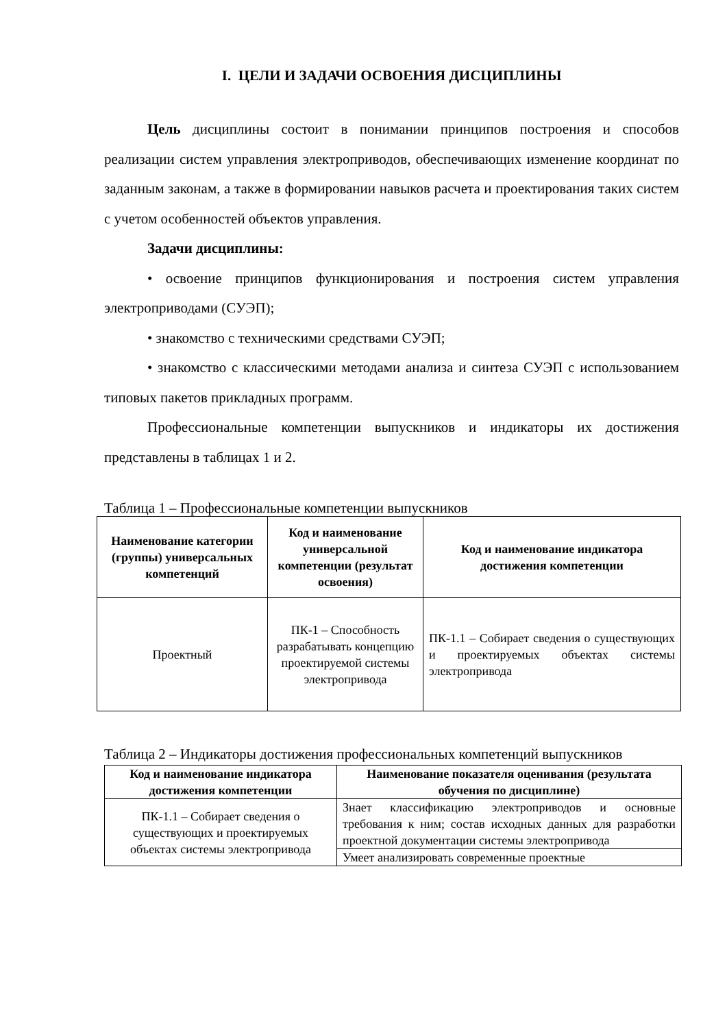I. ЦЕЛИ И ЗАДАЧИ ОСВОЕНИЯ ДИСЦИПЛИНЫ
Цель дисциплины состоит в понимании принципов построения и способов реализации систем управления электроприводов, обеспечивающих изменение координат по заданным законам, а также в формировании навыков расчета и проектирования таких систем с учетом особенностей объектов управления.
Задачи дисциплины:
• освоение принципов функционирования и построения систем управления электроприводами (СУЭП);
• знакомство с техническими средствами СУЭП;
• знакомство с классическими методами анализа и синтеза СУЭП с использованием типовых пакетов прикладных программ.
Профессиональные компетенции выпускников и индикаторы их достижения представлены в таблицах 1 и 2.
Таблица 1 – Профессиональные компетенции выпускников
| Наименование категории (группы) универсальных компетенций | Код и наименование универсальной компетенции (результат освоения) | Код и наименование индикатора достижения компетенции |
| --- | --- | --- |
| Проектный | ПК-1 – Способность разрабатывать концепцию проектируемой системы электропривода | ПК-1.1 – Собирает сведения о существующих и проектируемых объектах системы электропривода |
Таблица 2 – Индикаторы достижения профессиональных компетенций выпускников
| Код и наименование индикатора достижения компетенции | Наименование показателя оценивания (результата обучения по дисциплине) |
| --- | --- |
| ПК-1.1 – Собирает сведения о существующих и проектируемых объектах системы электропривода | Знает классификацию электроприводов и основные требования к ним; состав исходных данных для разработки проектной документации системы электропривода |
| | Умеет анализировать современные проектные |